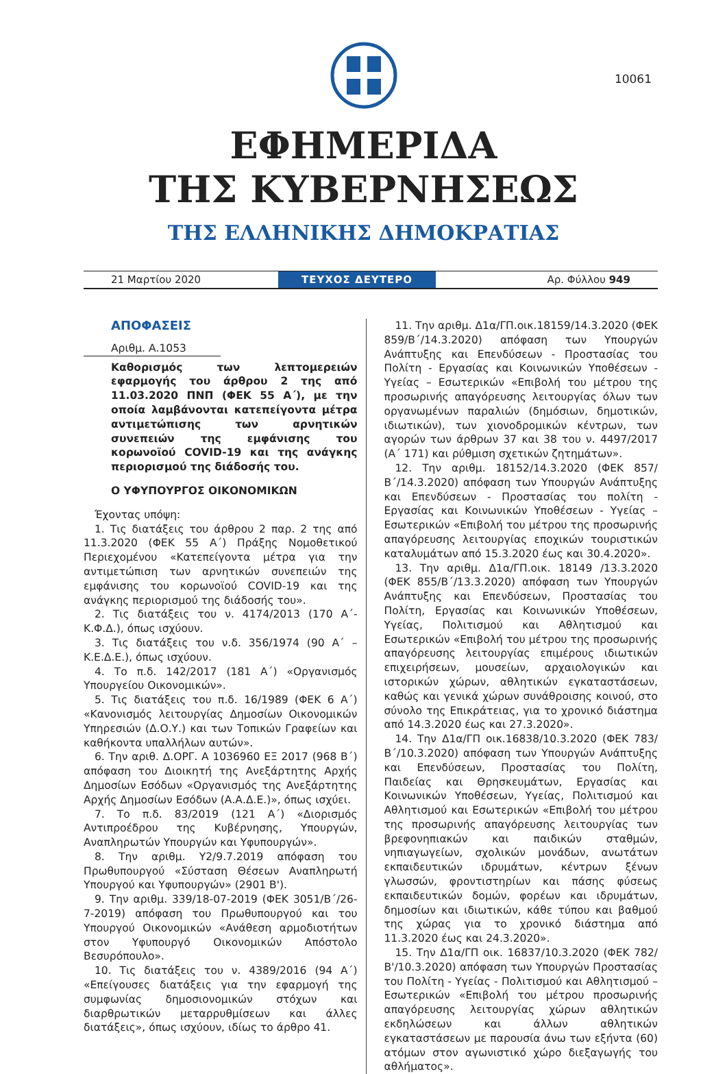10061
ΕΦΗΜΕΡΙΔΑ
ΤΗΣ ΚΥΒΕΡΝΗΣΕΩΣ
ΤΗΣ ΕΛΛΗΝΙΚΗΣ ΔΗΜΟΚΡΑΤΙΑΣ
21 Μαρτίου 2020
ΤΕΥΧΟΣ ΔΕΥΤΕΡΟ
Αρ. Φύλλου 949
ΑΠΟΦΑΣΕΙΣ
Αριθμ. Α.1053
Καθορισμός των λεπτομερειών εφαρμογής του άρθρου 2 της από 11.03.2020 ΠΝΠ (ΦΕΚ 55 Α΄), με την οποία λαμβάνονται κατεπείγοντα μέτρα αντιμετώπισης των αρνητικών συνεπειών της εμφάνισης του κορωνοϊού COVID-19 και της ανάγκης περιορισμού της διάδοσής του.
Ο ΥΦΥΠΟΥΡΓΟΣ ΟΙΚΟΝΟΜΙΚΩΝ
Έχοντας υπόψη:
1. Τις διατάξεις του άρθρου 2 παρ. 2 της από 11.3.2020 (ΦΕΚ 55 Α΄) Πράξης Νομοθετικού Περιεχομένου «Κατεπείγοντα μέτρα για την αντιμετώπιση των αρνητικών συνεπειών της εμφάνισης του κορωνοϊού COVID-19 και της ανάγκης περιορισμού της διάδοσής του».
2. Τις διατάξεις του ν. 4174/2013 (170 Α΄-Κ.Φ.Δ.), όπως ισχύουν.
3. Τις διατάξεις του ν.δ. 356/1974 (90 Α΄ – Κ.Ε.Δ.Ε.), όπως ισχύουν.
4. Το π.δ. 142/2017 (181 Α΄) «Οργανισμός Υπουργείου Οικονομικών».
5. Τις διατάξεις του π.δ. 16/1989 (ΦΕΚ 6 Α΄) «Κανονισμός λειτουργίας Δημοσίων Οικονομικών Υπηρεσιών (Δ.Ο.Υ.) και των Τοπικών Γραφείων και καθήκοντα υπαλλήλων αυτών».
6. Την αριθ. Δ.ΟΡΓ. Α 1036960 ΕΞ 2017 (968 Β΄) απόφαση του Διοικητή της Ανεξάρτητης Αρχής Δημοσίων Εσόδων «Οργανισμός της Ανεξάρτητης Αρχής Δημοσίων Εσόδων (Α.Α.Δ.Ε.)», όπως ισχύει.
7. Το π.δ. 83/2019 (121 Α΄) «Διορισμός Αντιπροέδρου της Κυβέρνησης, Υπουργών, Αναπληρωτών Υπουργών και Υφυπουργών».
8. Την αριθμ. Υ2/9.7.2019 απόφαση του Πρωθυπουργού «Σύσταση Θέσεων Αναπληρωτή Υπουργού και Υφυπουργών» (2901 Β').
9. Την αριθμ. 339/18-07-2019 (ΦΕΚ 3051/Β΄/26-7-2019) απόφαση του Πρωθυπουργού και του Υπουργού Οικονομικών «Ανάθεση αρμοδιοτήτων στον Υφυπουργό Οικονομικών Απόστολο Βεσυρόπουλο».
10. Τις διατάξεις του ν. 4389/2016 (94 Α΄) «Επείγουσες διατάξεις για την εφαρμογή της συμφωνίας δημοσιονομικών στόχων και διαρθρωτικών μεταρρυθμίσεων και άλλες διατάξεις», όπως ισχύουν, ιδίως το άρθρο 41.
11. Την αριθμ. Δ1α/ΓΠ.οικ.18159/14.3.2020 (ΦΕΚ 859/Β΄/14.3.2020) απόφαση των Υπουργών Ανάπτυξης και Επενδύσεων - Προστασίας του Πολίτη - Εργασίας και Κοινωνικών Υποθέσεων - Υγείας – Εσωτερικών «Επιβολή του μέτρου της προσωρινής απαγόρευσης λειτουργίας όλων των οργανωμένων παραλιών (δημόσιων, δημοτικών, ιδιωτικών), των χιονοδρομικών κέντρων, των αγορών των άρθρων 37 και 38 του ν. 4497/2017 (Α΄ 171) και ρύθμιση σχετικών ζητημάτων».
12. Την αριθμ. 18152/14.3.2020 (ΦΕΚ 857/Β΄/14.3.2020) απόφαση των Υπουργών Ανάπτυξης και Επενδύσεων - Προστασίας του πολίτη - Εργασίας και Κοινωνικών Υποθέσεων - Υγείας – Εσωτερικών «Επιβολή του μέτρου της προσωρινής απαγόρευσης λειτουργίας εποχικών τουριστικών καταλυμάτων από 15.3.2020 έως και 30.4.2020».
13. Την αριθμ. Δ1α/ΓΠ.οικ. 18149 /13.3.2020 (ΦΕΚ 855/Β΄/13.3.2020) απόφαση των Υπουργών Ανάπτυξης και Επενδύσεων, Προστασίας του Πολίτη, Εργασίας και Κοινωνικών Υποθέσεων, Υγείας, Πολιτισμού και Αθλητισμού και Εσωτερικών «Επιβολή του μέτρου της προσωρινής απαγόρευσης λειτουργίας επιμέρους ιδιωτικών επιχειρήσεων, μουσείων, αρχαιολογικών και ιστορικών χώρων, αθλητικών εγκαταστάσεων, καθώς και γενικά χώρων συνάθροισης κοινού, στο σύνολο της Επικράτειας, για το χρονικό διάστημα από 14.3.2020 έως και 27.3.2020».
14. Την Δ1α/ΓΠ οικ.16838/10.3.2020 (ΦΕΚ 783/Β΄/10.3.2020) απόφαση των Υπουργών Ανάπτυξης και Επενδύσεων, Προστασίας του Πολίτη, Παιδείας και Θρησκευμάτων, Εργασίας και Κοινωνικών Υποθέσεων, Υγείας, Πολιτισμού και Αθλητισμού και Εσωτερικών «Επιβολή του μέτρου της προσωρινής απαγόρευσης λειτουργίας των βρεφονηπιακών και παιδικών σταθμών, νηπιαγωγείων, σχολικών μονάδων, ανωτάτων εκπαιδευτικών ιδρυμάτων, κέντρων ξένων γλωσσών, φροντιστηρίων και πάσης φύσεως εκπαιδευτικών δομών, φορέων και ιδρυμάτων, δημοσίων και ιδιωτικών, κάθε τύπου και βαθμού της χώρας για το χρονικό διάστημα από 11.3.2020 έως και 24.3.2020».
15. Την Δ1α/ΓΠ οικ. 16837/10.3.2020 (ΦΕΚ 782/Β'/10.3.2020) απόφαση των Υπουργών Προστασίας του Πολίτη - Υγείας - Πολιτισμού και Αθλητισμού – Εσωτερικών «Επιβολή του μέτρου προσωρινής απαγόρευσης λειτουργίας χώρων αθλητικών εκδηλώσεων και άλλων αθλητικών εγκαταστάσεων με παρουσία άνω των εξήντα (60) ατόμων στον αγωνιστικό χώρο διεξαγωγής του αθλήματος».